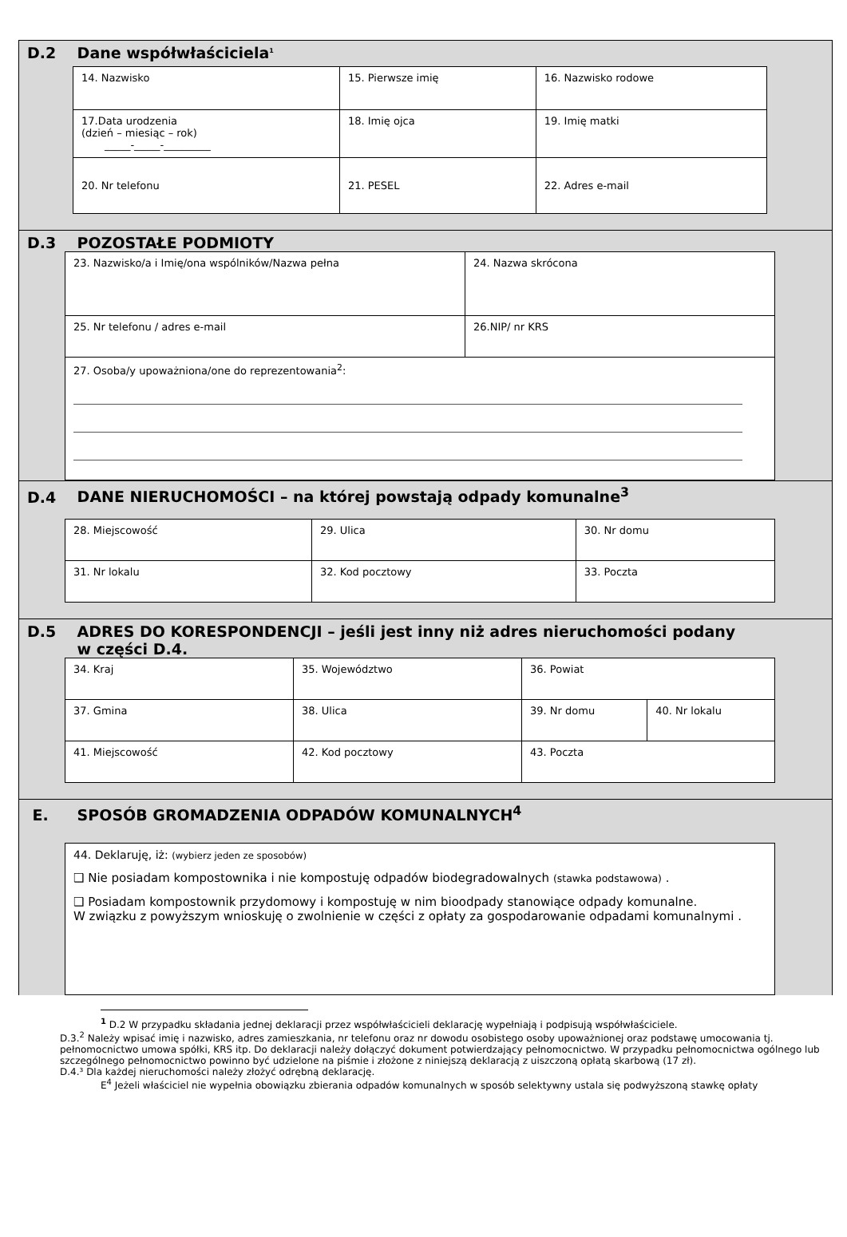D.2 Dane współwłaściciela<sup>1</sup>
| 14. Nazwisko | 15. Pierwsze imię | 16. Nazwisko rodowe |
| 17.Data urodzenia (dzień – miesiąc – rok) _____-_____-_________ | 18. Imię ojca | 19. Imię matki |
| 20. Nr telefonu | 21. PESEL | 22. Adres e-mail |
D.3 POZOSTAŁE PODMIOTY
| 23. Nazwisko/a i Imię/ona wspólników/Nazwa pełna | 24. Nazwa skrócona |
| 25. Nr telefonu / adres e-mail | 26.NIP/ nr KRS |
| 27. Osoba/y upoważniona/one do reprezentowania<sup>2</sup>: | |
D.4 DANE NIERUCHOMOŚCI – na której powstają odpady komunalne<sup>3</sup>
| 28. Miejscowość | 29. Ulica | 30. Nr domu |
| 31. Nr lokalu | 32. Kod pocztowy | 33. Poczta |
D.5 ADRES DO KORESPONDENCJI – jeśli jest inny niż adres nieruchomości podany
w części D.4.
| 34. Kraj | 35. Województwo | 36. Powiat | |
| 37. Gmina | 38. Ulica | 39. Nr domu | 40. Nr lokalu |
| 41. Miejscowość | 42. Kod pocztowy | 43. Poczta | |
E. SPOSÓB GROMADZENIA ODPADÓW KOMUNALNYCH<sup>4</sup>
| 44. Deklaruję, iż: (wybierz jeden ze sposobów) ❑ Nie posiadam kompostownika i nie kompostuję odpadów biodegradowalnych (stawka podstawowa) . ❑ Posiadam kompostownik przydomowy i kompostuję w nim bioodpady stanowiące odpady komunalne. W związku z powyższym wnioskuję o zwolnienie w części z opłaty za gospodarowanie odpadami komunalnymi . |
<sup>1</sup> D.2 W przypadku składania jednej deklaracji przez współwłaścicieli deklarację wypełniają i podpisują współwłaściciele.
D.3.<sup>2</sup> Należy wpisać imię i nazwisko, adres zamieszkania, nr telefonu oraz nr dowodu osobistego osoby upoważnionej oraz podstawę umocowania tj. pełnomocnictwo umowa spółki, KRS itp. Do deklaracji należy dołączyć dokument potwierdzający pełnomocnictwo. W przypadku pełnomocnictwa ogólnego lub szczególnego pełnomocnictwo powinno być udzielone na piśmie i złożone z niniejszą deklaracją z uiszczoną opłatą skarbową (17 zł).
D.4.³ Dla każdej nieruchomości należy złożyć odrębną deklarację.
E<sup>4</sup> Jeżeli właściciel nie wypełnia obowiązku zbierania odpadów komunalnych w sposób selektywny ustala się podwyższoną stawkę opłaty